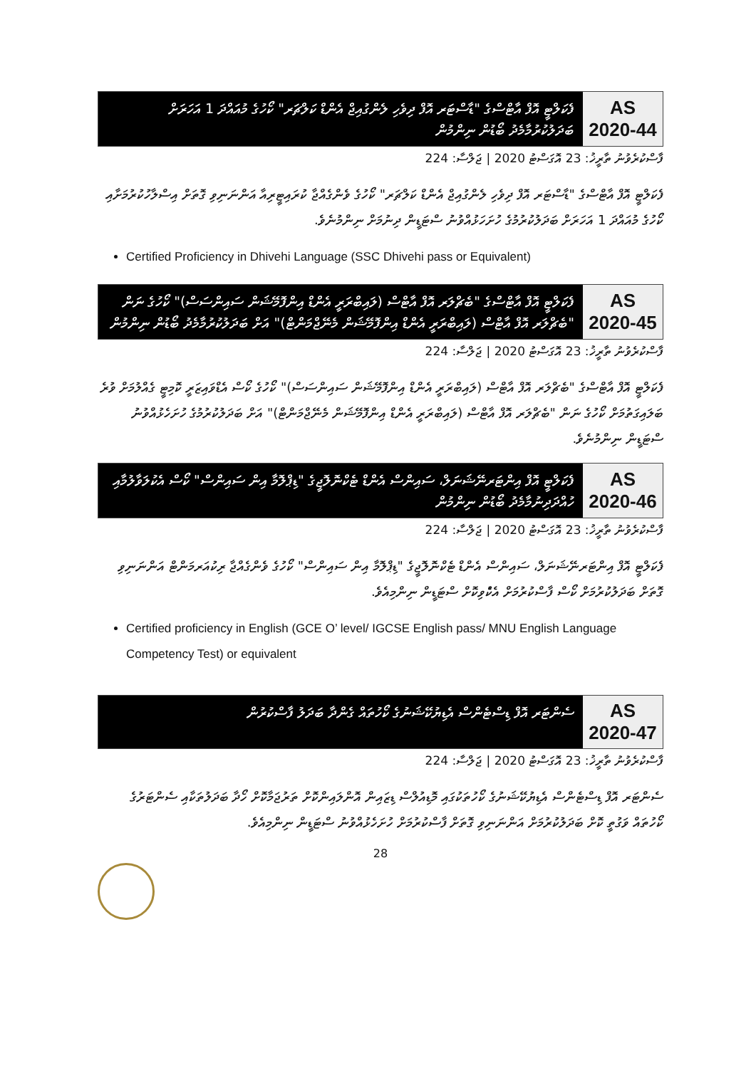AS
2020-44
ފެކަލްޓީ އޮފް އާޓްސްގެ "ޑާސްޓަރ އޮފް ދިވެހި ލެންގުއިޖް އެންޑް ކަލްޗަރ" ކޯހުގެ މުއައްދަ 1 އަހަރަށް ބަދަލުކުރުމާމެދު ބޯޑުން ނިންމުން
ފާސްކުރެވުނު ތާރީޚު: 23 އޮގަސްޓު 2020 | ޖަލްސާ: 224
ފެކަލްޓީ އޮފް އާޓްސްގެ "ޑާސްޓަރ އޮފް ދިވެހި ލެންގުއިޖް އެންޑް ކަލްޗަރ" ކޯހުގެ ވެންގެއްޖާ ކުރައިޓީރިއާ އަންނަނިވި ގޮތަށް އިސްލާހުކުރުމަށާއި ކޯހުގެ މުއައްދަ 1 އަހަރަށް ބަދަލުކުރުމުގެ ހުށަހަޅުއްވުނު ސްޓަޑީން ދިނުމަށް ނިންމުނެވެ.
Certified Proficiency in Dhivehi Language (SSC Dhivehi pass or Equivalent)
AS
2020-45
ފެކަލްޓީ އޮފް އާޓްސްގެ "ބެޗްލަރ އޮފް އާޓްސް (ލައިބްރަރީ އެންޑް އިންފޮމޭޝަން ސައިންސަސް)" ކޯހުގެ ނަން "ބެޗްލަރ އޮފް އާޓްސް (ލައިބްރަރީ އެންޑް އިންފޮމޭޝަން މެނޭޖްމަންޓް)" އަށް ބަދަލުކުރުމާމެދު ބޯޑުން ނިންމުން
ފާސްކުރެވުނު ތާރީޚު: 23 އޮގަސްޓު 2020 | ޖަލްސާ: 224
ފެކަލްޓީ އޮފް އާޓްސްގެ "ބެޗްލަރ އޮފް އާޓްސް (ލައިބްރަރީ އެންޑް އިންފޮމޭޝަން ސައިންސަސް)" ކޯހުގެ ކޯސް އެޑްވައިޒަރީ ކޮމިޓީ ގެއްލުމަށް ވުރެ ބަލައިގަތުމަށް ކޯހުގެ ނަން "ބެޗްލަރ އޮފް އާޓްސް (ލައިބްރަރީ އެންޑް އިންފޮމޭޝަން މެނޭޖްމަންޓް)" އަށް ބަދަލުކުރުމުގެ ހުށަހެޅުއްވުނު ސްޓަޑީން ނިންމުނެވެ.
AS
2020-46
ފެކަލްޓީ އޮފް އިންޓަރނޭޝަނަލް، ސައިންސް އެންޑް ޓެކްނޮލޮޖީގެ "ޑިޕްލޮމާ އިން ސައިންސް" ކޯސް އެކުލަވާލުމާއި ހުއްދަދިނުމާމެދު ބޯޑުން ނިންމުން
ފާސްކުރެވުނު ތާރީޚު: 23 އޮގަސްޓު 2020 | ޖަލްސާ: 224
ފެކަލްޓީ އޮފް އިންޓަރނޭޝަނަލް، ސައިންސް އެންޑް ޓެކްނޮލޮޖީގެ "ޑިޕްލޮމާ އިން ސައިންސް" ކޯހުގެ ވެންގެއްޖާ ރިކުއަރމަންޓް އަންނަނިވި ގޮތަށް ބަދަލުކުރުމަށް ކޯސް ފާސްކުރުމަށް އެކުެވިކޮށް ސްޓަޑީން ނިންމިއެވެ.
Certified proficiency in English (GCE O’ level/ IGCSE English pass/ MNU English Language Competency Test) or equivalent
AS
2020-47
ސެންޓަރ އޮފް ޑިސްޓެންސް އެޑިޔުކޭޝަނުގެ ކޯހުތައް ގެންދާ ބަދަލު ފާސްކުރުން
ފާސްކުރެވުނު ތާރީޚު: 23 އޮގަސްޓު 2020 | ޖަލްސާ: 224
ސެންޓަރ އޮފް ޑިސްޓެންސް އެޑިޔުކޭޝަނުގެ ކޯހުތަކުގައި މޮޑިއުލްސް ޑިޒައިން އޮންލައިންކޮށް ތަރުޖަމާކޮށް ހޯދާ ބަދަލުތަކާއި ސެންޓަރުގެ ކޯހުތައް ވަގުތީ ކޮށް ބަދަލުކުރުމަށް އަންނަނިވި ގޮތަށް ފާސްކުރުމަށް ހުށަހެޅުއްވުނު ސްޓަޑީން ނިންމިއެވެ.
28